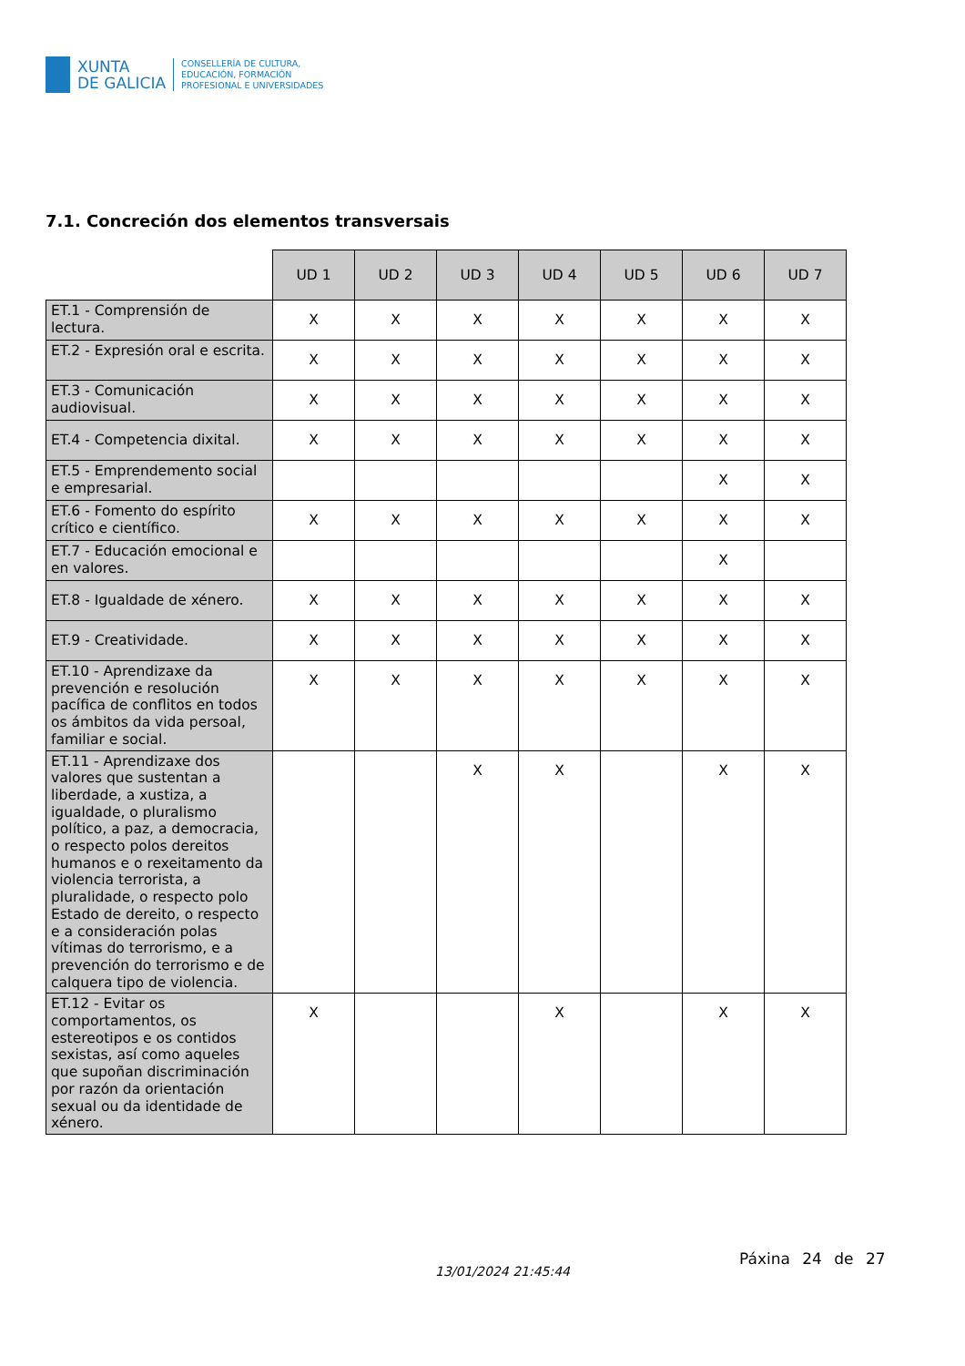XUNTA
DE GALICIA
CONSELLERÍA DE CULTURA,
EDUCACIÓN, FORMACIÓN
PROFESIONAL E UNIVERSIDADES
7.1. Concreción dos elementos transversais
| | UD 1 | UD 2 | UD 3 | UD 4 | UD 5 | UD 6 | UD 7 |
| ET.1 - Comprensión de lectura. | X | X | X | X | X | X | X |
| ET.2 - Expresión oral e escrita. | X | X | X | X | X | X | X |
| ET.3 - Comunicación audiovisual. | X | X | X | X | X | X | X |
| ET.4 - Competencia dixital. | X | X | X | X | X | X | X |
| ET.5 - Emprendemento social e empresarial. | | | | | | X | X |
| ET.6 - Fomento do espírito crítico e científico. | X | X | X | X | X | X | X |
| ET.7 - Educación emocional e en valores. | | | | | | X | |
| ET.8 - Igualdade de xénero. | X | X | X | X | X | X | X |
| ET.9 - Creatividade. | X | X | X | X | X | X | X |
| ET.10 - Aprendizaxe da prevención e resolución pacífica de conflitos en todos os ámbitos da vida persoal, familiar e social. | X | X | X | X | X | X | X |
| ET.11 - Aprendizaxe dos valores que sustentan a liberdade, a xustiza, a igualdade, o pluralismo político, a paz, a democracia, o respecto polos dereitos humanos e o rexeitamento da violencia terrorista, a pluralidade, o respecto polo Estado de dereito, o respecto e a consideración polas vítimas do terrorismo, e a prevención do terrorismo e de calquera tipo de violencia. | | | X | X | | X | X |
| ET.12 - Evitar os comportamentos, os estereotipos e os contidos sexistas, así como aqueles que supoñan discriminación por razón da orientación sexual ou da identidade de xénero. | X | | | X | | X | X |
13/01/2024 21:45:44
Páxina 24 de 27